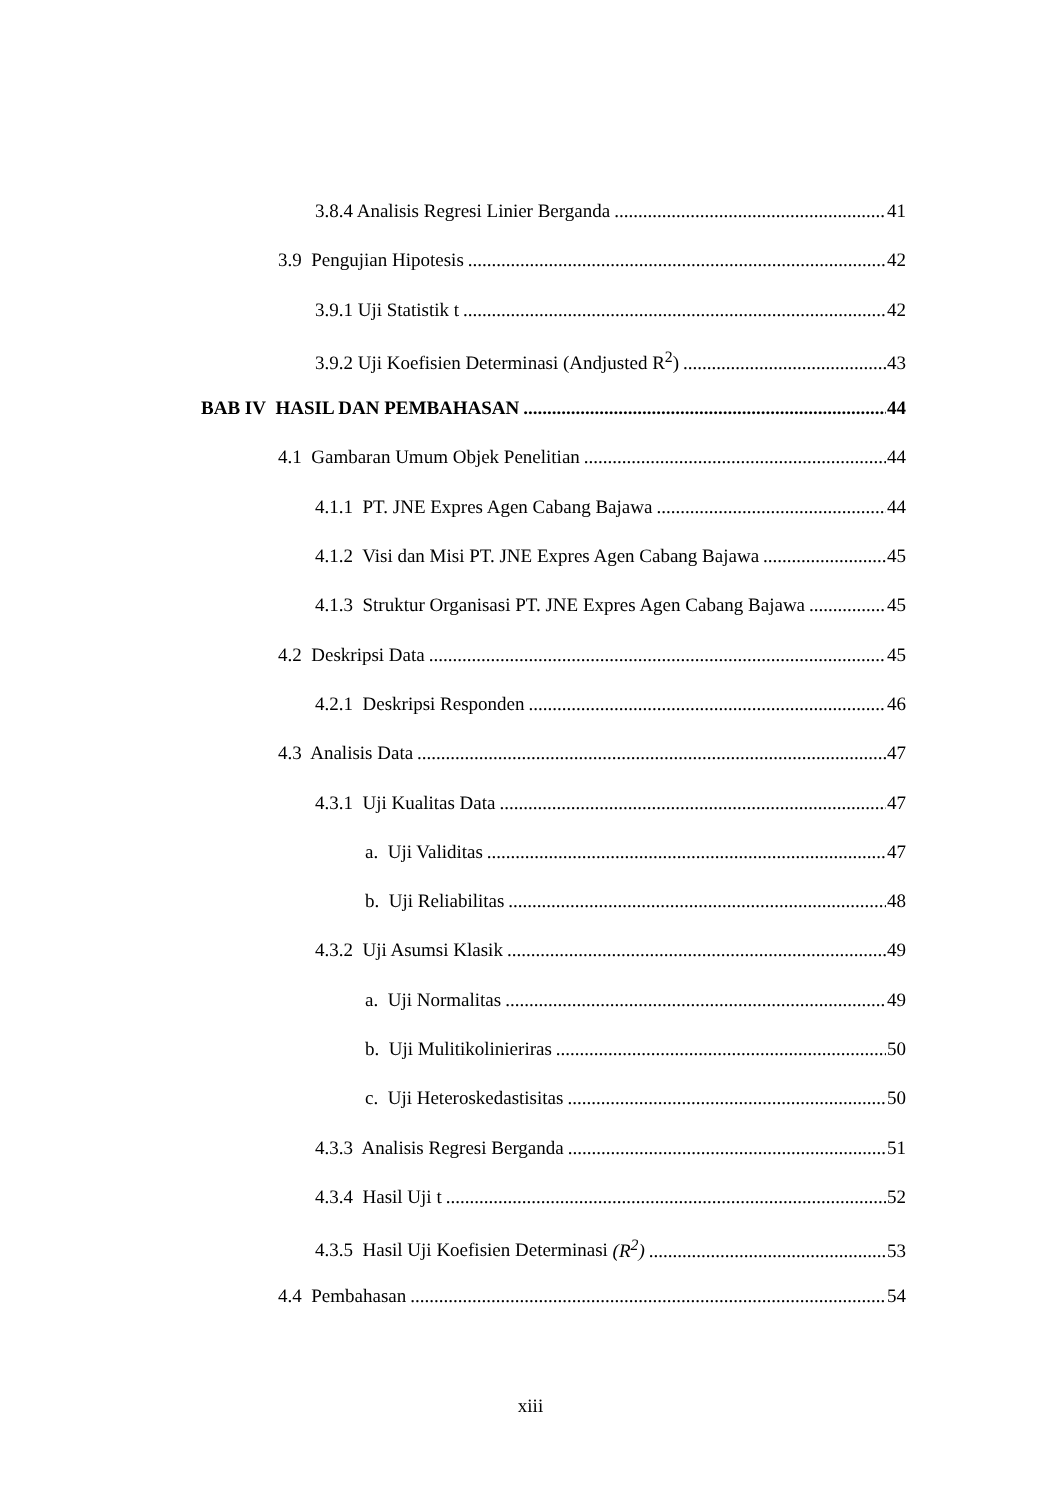3.8.4 Analisis Regresi Linier Berganda 41
3.9 Pengujian Hipotesis 42
3.9.1 Uji Statistik t 42
3.9.2 Uji Koefisien Determinasi (Andjusted R<sup>2</sup>) 43
BAB IV HASIL DAN PEMBAHASAN 44
4.1 Gambaran Umum Objek Penelitian 44
4.1.1 PT. JNE Expres Agen Cabang Bajawa 44
4.1.2 Visi dan Misi PT. JNE Expres Agen Cabang Bajawa 45
4.1.3 Struktur Organisasi PT. JNE Expres Agen Cabang Bajawa 45
4.2 Deskripsi Data 45
4.2.1 Deskripsi Responden 46
4.3 Analisis Data 47
4.3.1 Uji Kualitas Data 47
a. Uji Validitas 47
b. Uji Reliabilitas 48
4.3.2 Uji Asumsi Klasik 49
a. Uji Normalitas 49
b. Uji Mulitikolinieriras 50
c. Uji Heteroskedastisitas 50
4.3.3 Analisis Regresi Berganda 51
4.3.4 Hasil Uji t 52
4.3.5 Hasil Uji Koefisien Determinasi (R<sup>2</sup>) 53
4.4 Pembahasan 54
xiii